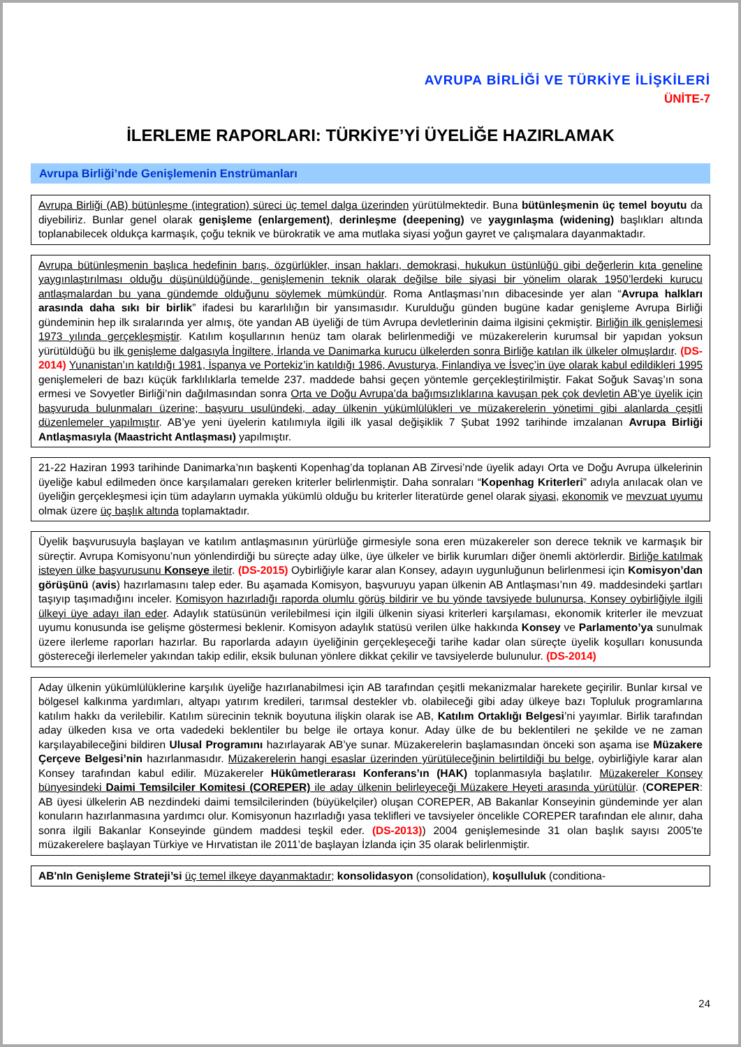AVRUPA BİRLİĞİ VE TÜRKİYE İLİŞKİLERİ
ÜNİTE-7
İLERLEME RAPORLARI: TÜRKİYE’Yİ ÜYELİĞE HAZIRLAMAK
Avrupa Birliği’nde Genişlemenin Enstrümanları
Avrupa Birliği (AB) bütünleşme (integration) süreci üç temel dalga üzerinden yürütülmektedir. Buna bütünleşmenin üç temel boyutu da diyebiliriz. Bunlar genel olarak genişleme (enlargement), derinleşme (deepening) ve yaygınlaşma (widening) başlıkları altında toplanabilecek oldukça karmaşık, çoğu teknik ve bürokratik ve ama mutlaka siyasi yoğun gayret ve çalışmalara dayanmaktadır.
Avrupa bütünleşmenin başlıca hedefinin barış, özgürlükler, insan hakları, demokrasi, hukukun üstünlüğü gibi değerlerin kıta geneline yaygınlaştırılması olduğu düşünüldüğünde, genişlemenin teknik olarak değilse bile siyasi bir yönelim olarak 1950’lerdeki kurucu antlaşmalardan bu yana gündemde olduğunu söylemek mümkündür. Roma Antlaşması’nın dibacesinde yer alan “Avrupa halkları arasında daha sıkı bir birlik” ifadesi bu kararlılığın bir yansımasıdır. Kurulduğu günden bugüne kadar genişleme Avrupa Birliği gündeminin hep ilk sıralarında yer almış, öte yandan AB üyeliği de tüm Avrupa devletlerinin daima ilgisini çekmiştir. Birliğin ilk genişlemesi 1973 yılında gerçekleşmiştir. Katılım koşullarının henüz tam olarak belirlenmediği ve müzakerelerin kurumsal bir yapıdan yoksun yürütüldüğü bu ilk genişleme dalgasıyla İngiltere, İrlanda ve Danimarka kurucu ülkelerden sonra Birliğe katılan ilk ülkeler olmuşlardır. (DS-2014) Yunanistan’ın katıldığı 1981, İspanya ve Portekiz’in katıldığı 1986, Avusturya, Finlandiya ve İsveç’in üye olarak kabul edildikleri 1995 genişlemeleri de bazı küçük farklılıklarla temelde 237. maddede bahsi geçen yöntemle gerçekleştirilmiştir. Fakat Soğuk Savaş’ın sona ermesi ve Sovyetler Birliği’nin dağılmasından sonra Orta ve Doğu Avrupa’da bağımsızlıklarına kavuşan pek çok devletin AB’ye üyelik için başvuruda bulunmaları üzerine; başvuru usulündeki, aday ülkenin yükümlülükleri ve müzakerelerin yönetimi gibi alanlarda çeşitli düzenlemeler yapılmıştır. AB’ye yeni üyelerin katılımıyla ilgili ilk yasal değişiklik 7 Şubat 1992 tarihinde imzalanan Avrupa Birliği Antlaşmasıyla (Maastricht Antlaşması) yapılmıştır.
21-22 Haziran 1993 tarihinde Danimarka’nın başkenti Kopenhag’da toplanan AB Zirvesi’nde üyelik adayı Orta ve Doğu Avrupa ülkelerinin üyeliğe kabul edilmeden önce karşılamaları gereken kriterler belirlenmiştir. Daha sonraları “Kopenhag Kriterleri” adıyla anılacak olan ve üyeliğin gerçekleşmesi için tüm adayların uymakla yükümlü olduğu bu kriterler literatürde genel olarak siyasi, ekonomik ve mevzuat uyumu olmak üzere üç başlık altında toplamaktadır.
Üyelik başvurusuyla başlayan ve katılım antlaşmasının yürürlüğe girmesiyle sona eren müzakereler son derece teknik ve karmaşık bir süreçtir. Avrupa Komisyonu’nun yönlendirdiği bu süreçte aday ülke, üye ülkeler ve birlik kurumları diğer önemli aktörlerdir. Birliğe katılmak isteyen ülke başvurusunu Konseye iletir. (DS-2015) Oybirliğiyle karar alan Konsey, adayın uygunluğunun belirlenmesi için Komisyon’dan görüşünü (avis) hazırlamasını talep eder. Bu aşamada Komisyon, başvuruyu yapan ülkenin AB Antlaşması’nın 49. maddesindeki şartları taşıyıp taşımadığını inceler. Komisyon hazırladığı raporda olumlu görüş bildirir ve bu yönde tavsiyede bulunursa, Konsey oybirliğiyle ilgili ülkeyi üye adayı ilan eder. Adaylık statüsünün verilebilmesi için ilgili ülkenin siyasi kriterleri karşılaması, ekonomik kriterler ile mevzuat uyumu konusunda ise gelişme göstermesi beklenir. Komisyon adaylık statüsü verilen ülke hakkında Konsey ve Parlamento’ya sunulmak üzere ilerleme raporları hazırlar. Bu raporlarda adayın üyeliğinin gerçekleşeceği tarihe kadar olan süreçte üyelik koşulları konusunda göstereceği ilerlemeler yakından takip edilir, eksik bulunan yönlere dikkat çekilir ve tavsiyelerde bulunulur. (DS-2014)
Aday ülkenin yükümlülüklerine karşılık üyeliğe hazırlanabilmesi için AB tarafından çeşitli mekanizmalar harekete geçirilir. Bunlar kırsal ve bölgesel kalkınma yardımları, altyapı yatırım kredileri, tarımsal destekler vb. olabileceği gibi aday ülkeye bazı Topluluk programlarına katılım hakkı da verilebilir. Katılım sürecinin teknik boyutuna ilişkin olarak ise AB, Katılım Ortaklığı Belgesi’ni yayımlar. Birlik tarafından aday ülkeden kısa ve orta vadedeki beklentiler bu belge ile ortaya konur. Aday ülke de bu beklentileri ne şekilde ve ne zaman karşılayabileceğini bildiren Ulusal Programını hazırlayarak AB’ye sunar. Müzakerelerin başlamasından önceki son aşama ise Müzakere Çerçeve Belgesi’nin hazırlanmasıdır. Müzakerelerin hangi esaslar üzerinden yürütüleceğinin belirtildiği bu belge, oybirliğiyle karar alan Konsey tarafından kabul edilir. Müzakereler Hükûmetlerarası Konferans’ın (HAK) toplanmasıyla başlatılır. Müzakereler Konsey bünyesindeki Daimi Temsilciler Komitesi (COREPER) ile aday ülkenin belirleyeceği Müzakere Heyeti arasında yürütülür. (COREPER: AB üyesi ülkelerin AB nezdindeki daimi temsilcilerinden (büyükelçiler) oluşan COREPER, AB Bakanlar Konseyinin gündeminde yer alan konuların hazırlanmasına yardımcı olur. Komisyonun hazırladığı yasa teklifleri ve tavsiyeler öncelikle COREPER tarafından ele alınır, daha sonra ilgili Bakanlar Konseyinde gündem maddesi teşkil eder. (DS-2013)) 2004 genişlemesinde 31 olan başlık sayısı 2005’te müzakerelere başlayan Türkiye ve Hırvatistan ile 2011’de başlayan İzlanda için 35 olarak belirlenmiştir.
AB'nIn Genişleme Strateji’si üç temel ilkeye dayanmaktadır; konsolidasyon (consolidation), koşulluluk (conditiona-
24